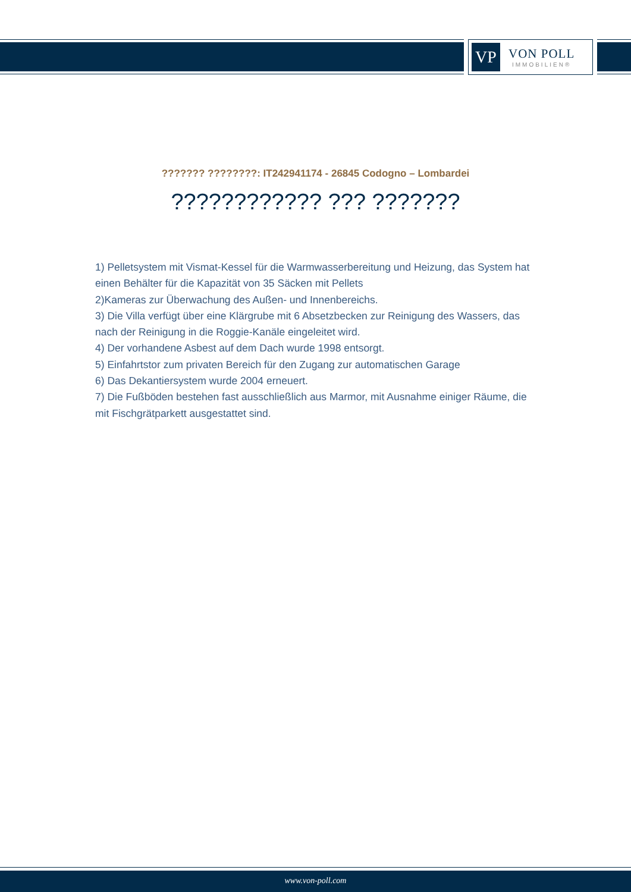VP
VON POLL
IMMOBILIEN®
??????? ????????: IT242941174 - 26845 Codogno – Lombardei
???????????? ??? ???????
1) Pelletsystem mit Vismat-Kessel für die Warmwasserbereitung und Heizung, das System hat einen Behälter für die Kapazität von 35 Säcken mit Pellets
2)Kameras zur Überwachung des Außen- und Innenbereichs.
3) Die Villa verfügt über eine Klärgrube mit 6 Absetzbecken zur Reinigung des Wassers, das nach der Reinigung in die Roggie-Kanäle eingeleitet wird.
4) Der vorhandene Asbest auf dem Dach wurde 1998 entsorgt.
5) Einfahrtstor zum privaten Bereich für den Zugang zur automatischen Garage
6) Das Dekantiersystem wurde 2004 erneuert.
7) Die Fußböden bestehen fast ausschließlich aus Marmor, mit Ausnahme einiger Räume, die mit Fischgrätparkett ausgestattet sind.
www.von-poll.com